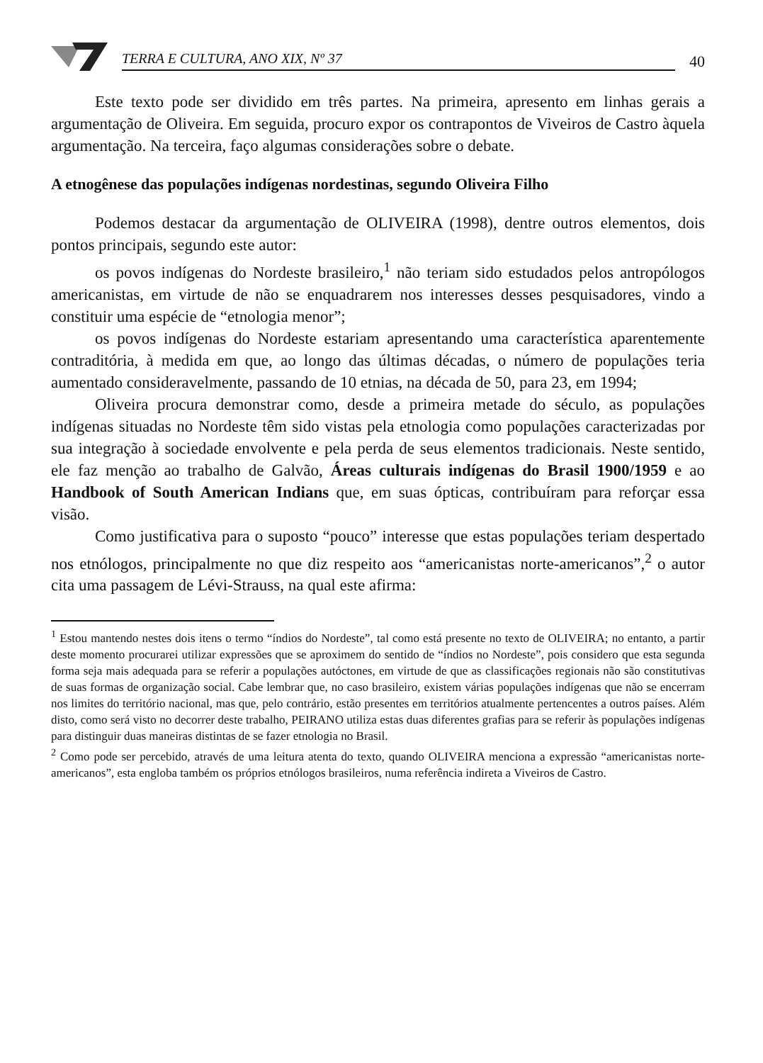TERRA E CULTURA, ANO XIX, Nº 37
40
Este texto pode ser dividido em três partes. Na primeira, apresento em linhas gerais a argumentação de Oliveira. Em seguida, procuro expor os contrapontos de Viveiros de Castro àquela argumentação. Na terceira, faço algumas considerações sobre o debate.
A etnogênese das populações indígenas nordestinas, segundo Oliveira Filho
Podemos destacar da argumentação de OLIVEIRA (1998), dentre outros elementos, dois pontos principais, segundo este autor:
os povos indígenas do Nordeste brasileiro,<sup>1</sup> não teriam sido estudados pelos antropólogos americanistas, em virtude de não se enquadrarem nos interesses desses pesquisadores, vindo a constituir uma espécie de “etnologia menor”;
os povos indígenas do Nordeste estariam apresentando uma característica aparentemente contraditória, à medida em que, ao longo das últimas décadas, o número de populações teria aumentado consideravelmente, passando de 10 etnias, na década de 50, para 23, em 1994;
Oliveira procura demonstrar como, desde a primeira metade do século, as populações indígenas situadas no Nordeste têm sido vistas pela etnologia como populações caracterizadas por sua integração à sociedade envolvente e pela perda de seus elementos tradicionais. Neste sentido, ele faz menção ao trabalho de Galvão, Áreas culturais indígenas do Brasil 1900/1959 e ao Handbook of South American Indians que, em suas ópticas, contribuíram para reforçar essa visão.
Como justificativa para o suposto “pouco” interesse que estas populações teriam despertado nos etnólogos, principalmente no que diz respeito aos “americanistas norte-americanos”,<sup>2</sup> o autor cita uma passagem de Lévi-Strauss, na qual este afirma:
<sup>1</sup> Estou mantendo nestes dois itens o termo “índios do Nordeste”, tal como está presente no texto de OLIVEIRA; no entanto, a partir deste momento procurarei utilizar expressões que se aproximem do sentido de “índios no Nordeste”, pois considero que esta segunda forma seja mais adequada para se referir a populações autóctones, em virtude de que as classificações regionais não são constitutivas de suas formas de organização social. Cabe lembrar que, no caso brasileiro, existem várias populações indígenas que não se encerram nos limites do território nacional, mas que, pelo contrário, estão presentes em territórios atualmente pertencentes a outros países. Além disto, como será visto no decorrer deste trabalho, PEIRANO utiliza estas duas diferentes grafias para se referir às populações indígenas para distinguir duas maneiras distintas de se fazer etnologia no Brasil.
<sup>2</sup> Como pode ser percebido, através de uma leitura atenta do texto, quando OLIVEIRA menciona a expressão “americanistas norte-americanos”, esta engloba também os próprios etnólogos brasileiros, numa referência indireta a Viveiros de Castro.